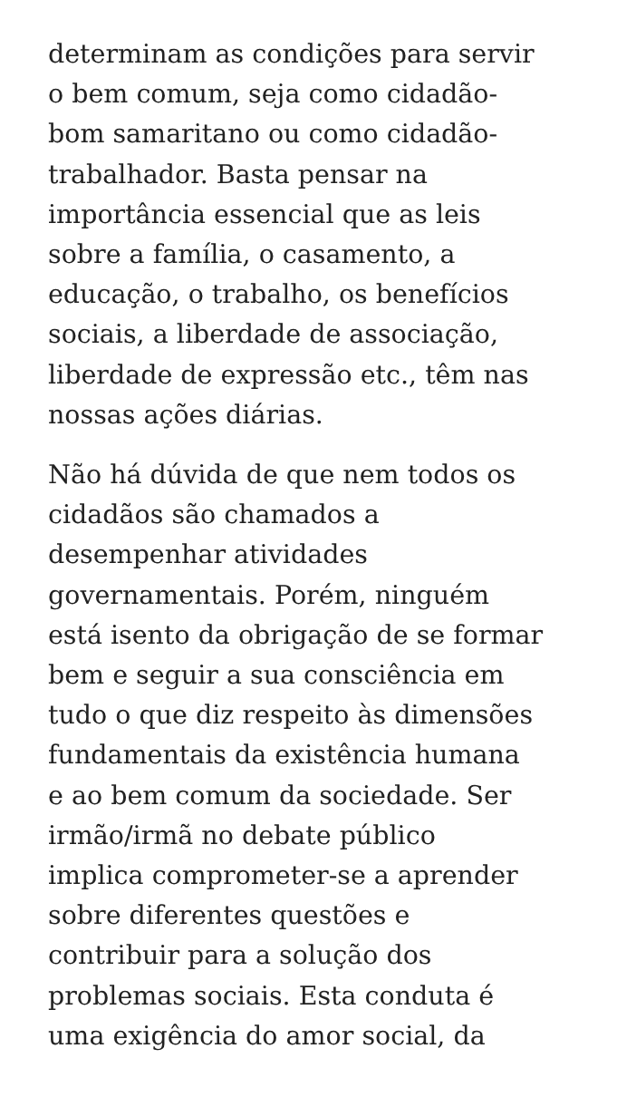determinam as condições para servir
o bem comum, seja como cidadão-
bom samaritano ou como cidadão-
trabalhador. Basta pensar na
importância essencial que as leis
sobre a família, o casamento, a
educação, o trabalho, os benefícios
sociais, a liberdade de associação,
liberdade de expressão etc., têm nas
nossas ações diárias.
Não há dúvida de que nem todos os
cidadãos são chamados a
desempenhar atividades
governamentais. Porém, ninguém
está isento da obrigação de se formar
bem e seguir a sua consciência em
tudo o que diz respeito às dimensões
fundamentais da existência humana
e ao bem comum da sociedade. Ser
irmão/irmã no debate público
implica comprometer-se a aprender
sobre diferentes questões e
contribuir para a solução dos
problemas sociais. Esta conduta é
uma exigência do amor social, da